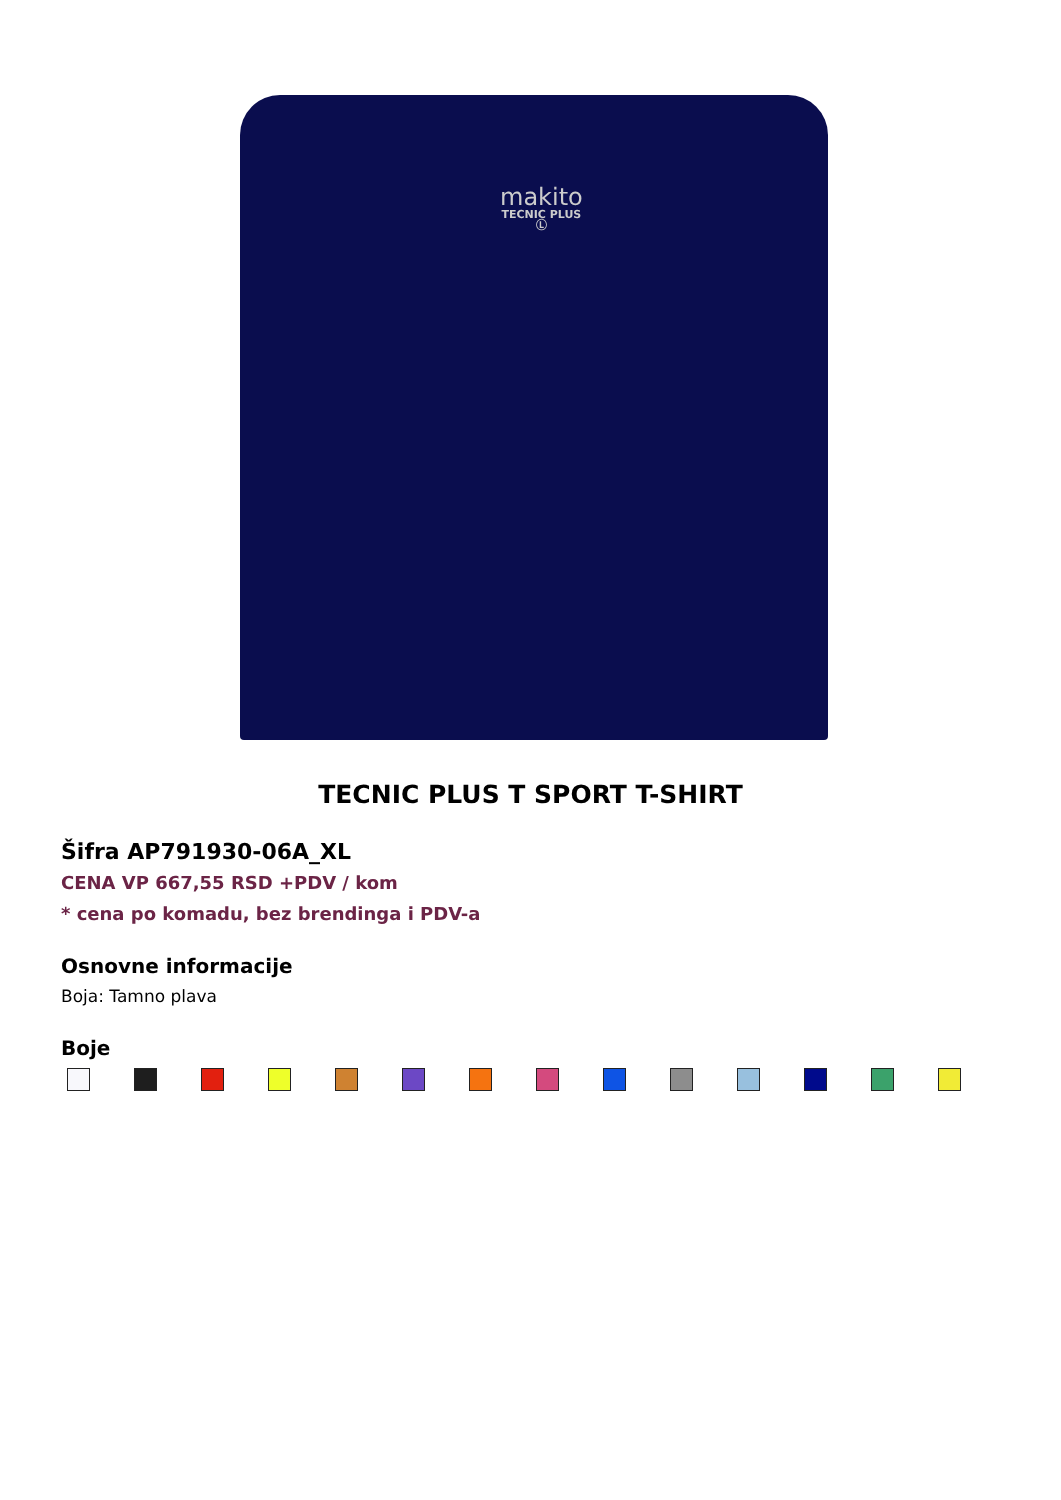makito
TECNIC PLUS
Ⓛ
TECNIC PLUS T SPORT T-SHIRT
Šifra AP791930-06A_XL
CENA VP 667,55 RSD +PDV / kom
* cena po komadu, bez brendinga i PDV-a
Osnovne informacije
Boja: Tamno plava
Boje